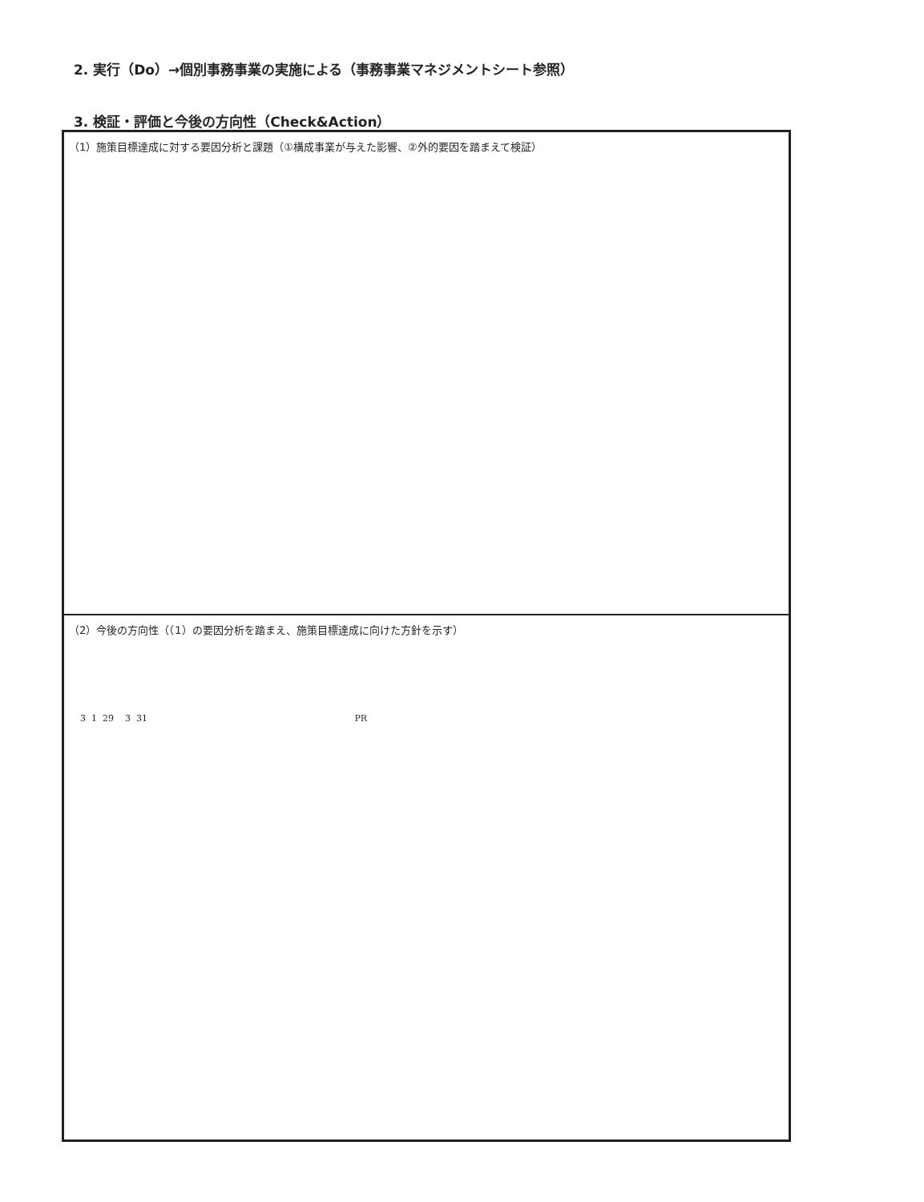2. 実行（Do）→個別事務事業の実施による（事務事業マネジメントシート参照）
3. 検証・評価と今後の方向性（Check&Action）
（1）施策目標達成に対する要因分析と課題（①構成事業が与えた影響、②外的要因を踏まえて検証）
（2）今後の方向性（（1）の要因分析を踏まえ、施策目標達成に向けた方針を示す）
3 1 29 3 31 PR